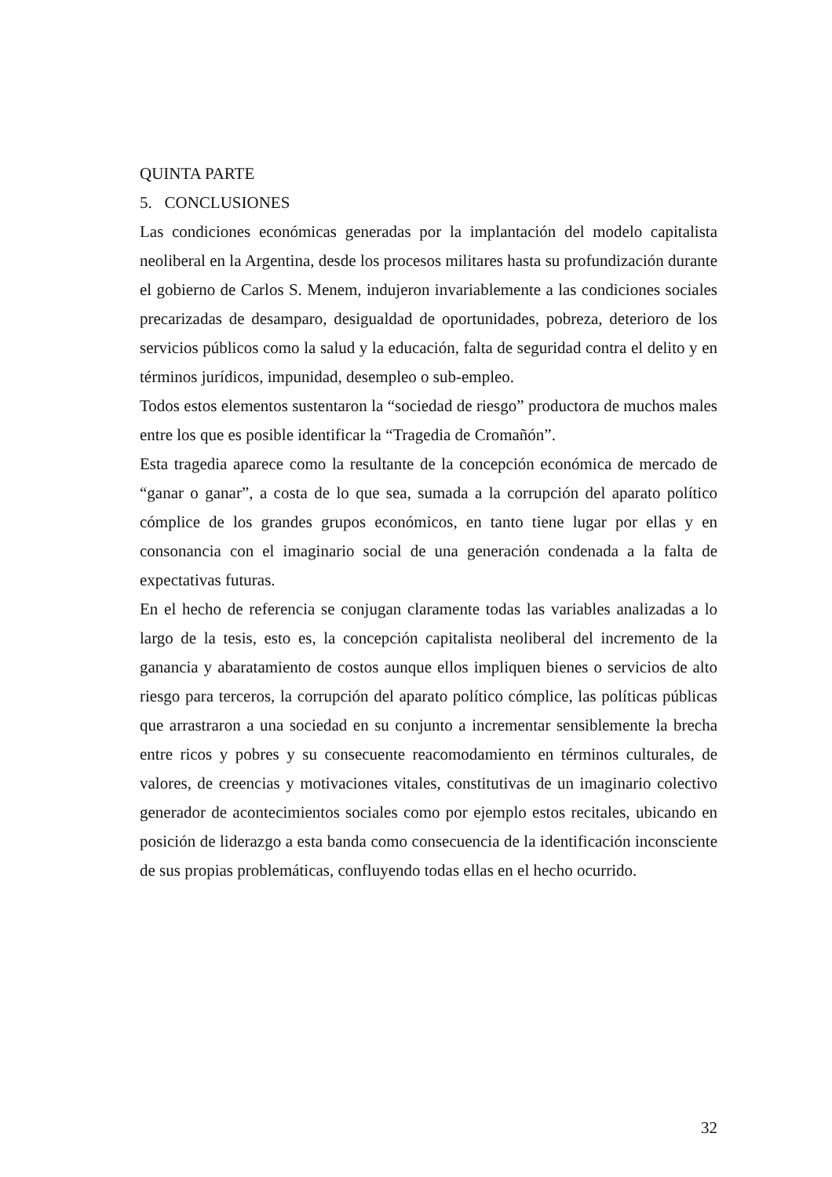QUINTA PARTE
5. CONCLUSIONES
Las condiciones económicas generadas por la implantación del modelo capitalista neoliberal en la Argentina, desde los procesos militares hasta su profundización durante el gobierno de Carlos S. Menem, indujeron invariablemente a las condiciones sociales precarizadas de desamparo, desigualdad de oportunidades, pobreza, deterioro de los servicios públicos como la salud y la educación, falta de seguridad contra el delito y en términos jurídicos, impunidad, desempleo o sub-empleo.
Todos estos elementos sustentaron la “sociedad de riesgo” productora de muchos males entre los que es posible identificar la “Tragedia de Cromañón”.
Esta tragedia aparece como la resultante de la concepción económica de mercado de “ganar o ganar”, a costa de lo que sea, sumada a la corrupción del aparato político cómplice de los grandes grupos económicos, en tanto tiene lugar por ellas y en consonancia con el imaginario social de una generación condenada a la falta de expectativas futuras.
En el hecho de referencia se conjugan claramente todas las variables analizadas a lo largo de la tesis, esto es, la concepción capitalista neoliberal del incremento de la ganancia y abaratamiento de costos aunque ellos impliquen bienes o servicios de alto riesgo para terceros, la corrupción del aparato político cómplice, las políticas públicas que arrastraron a una sociedad en su conjunto a incrementar sensiblemente la brecha entre ricos y pobres y su consecuente reacomodamiento en términos culturales, de valores, de creencias y motivaciones vitales, constitutivas de un imaginario colectivo generador de acontecimientos sociales como por ejemplo estos recitales, ubicando en posición de liderazgo a esta banda como consecuencia de la identificación inconsciente de sus propias problemáticas, confluyendo todas ellas en el hecho ocurrido.
32